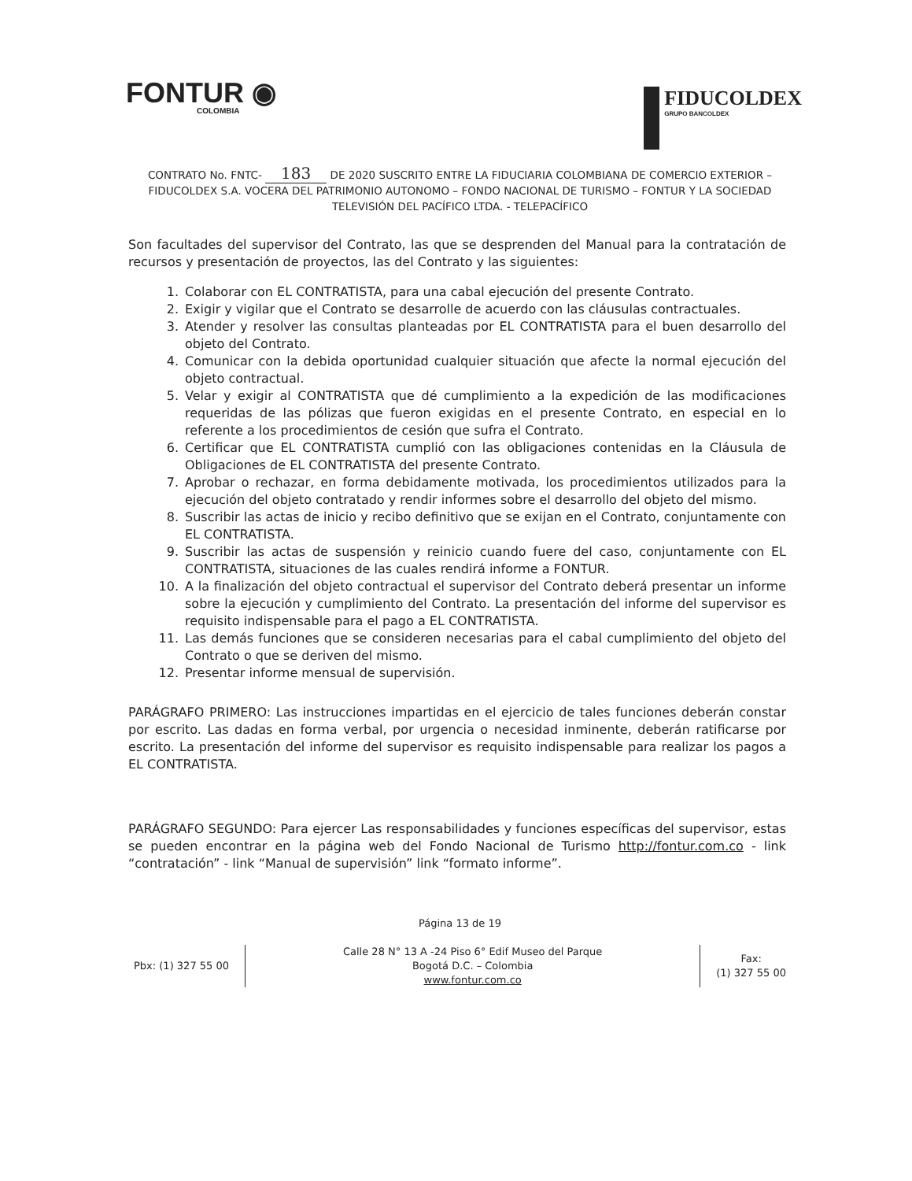FONTUR ◉
COLOMBIA
FIDUCOLDEX
GRUPO BANCOLDEX
CONTRATO No. FNTC- 183 DE 2020 SUSCRITO ENTRE LA FIDUCIARIA COLOMBIANA DE COMERCIO EXTERIOR – FIDUCOLDEX S.A. VOCERA DEL PATRIMONIO AUTONOMO – FONDO NACIONAL DE TURISMO – FONTUR Y LA SOCIEDAD TELEVISIÓN DEL PACÍFICO LTDA. - TELEPACÍFICO
Son facultades del supervisor del Contrato, las que se desprenden del Manual para la contratación de recursos y presentación de proyectos, las del Contrato y las siguientes:
1. Colaborar con EL CONTRATISTA, para una cabal ejecución del presente Contrato.
2. Exigir y vigilar que el Contrato se desarrolle de acuerdo con las cláusulas contractuales.
3. Atender y resolver las consultas planteadas por EL CONTRATISTA para el buen desarrollo del objeto del Contrato.
4. Comunicar con la debida oportunidad cualquier situación que afecte la normal ejecución del objeto contractual.
5. Velar y exigir al CONTRATISTA que dé cumplimiento a la expedición de las modificaciones requeridas de las pólizas que fueron exigidas en el presente Contrato, en especial en lo referente a los procedimientos de cesión que sufra el Contrato.
6. Certificar que EL CONTRATISTA cumplió con las obligaciones contenidas en la Cláusula de Obligaciones de EL CONTRATISTA del presente Contrato.
7. Aprobar o rechazar, en forma debidamente motivada, los procedimientos utilizados para la ejecución del objeto contratado y rendir informes sobre el desarrollo del objeto del mismo.
8. Suscribir las actas de inicio y recibo definitivo que se exijan en el Contrato, conjuntamente con EL CONTRATISTA.
9. Suscribir las actas de suspensión y reinicio cuando fuere del caso, conjuntamente con EL CONTRATISTA, situaciones de las cuales rendirá informe a FONTUR.
10. A la finalización del objeto contractual el supervisor del Contrato deberá presentar un informe sobre la ejecución y cumplimiento del Contrato. La presentación del informe del supervisor es requisito indispensable para el pago a EL CONTRATISTA.
11. Las demás funciones que se consideren necesarias para el cabal cumplimiento del objeto del Contrato o que se deriven del mismo.
12. Presentar informe mensual de supervisión.
PARÁGRAFO PRIMERO: Las instrucciones impartidas en el ejercicio de tales funciones deberán constar por escrito. Las dadas en forma verbal, por urgencia o necesidad inminente, deberán ratificarse por escrito. La presentación del informe del supervisor es requisito indispensable para realizar los pagos a EL CONTRATISTA.
PARÁGRAFO SEGUNDO: Para ejercer Las responsabilidades y funciones específicas del supervisor, estas se pueden encontrar en la página web del Fondo Nacional de Turismo http://fontur.com.co - link “contratación” - link “Manual de supervisión” link “formato informe”.
Página 13 de 19
Pbx: (1) 327 55 00
Calle 28 N° 13 A -24 Piso 6° Edif Museo del Parque
Bogotá D.C. – Colombia
www.fontur.com.co
Fax:
(1) 327 55 00